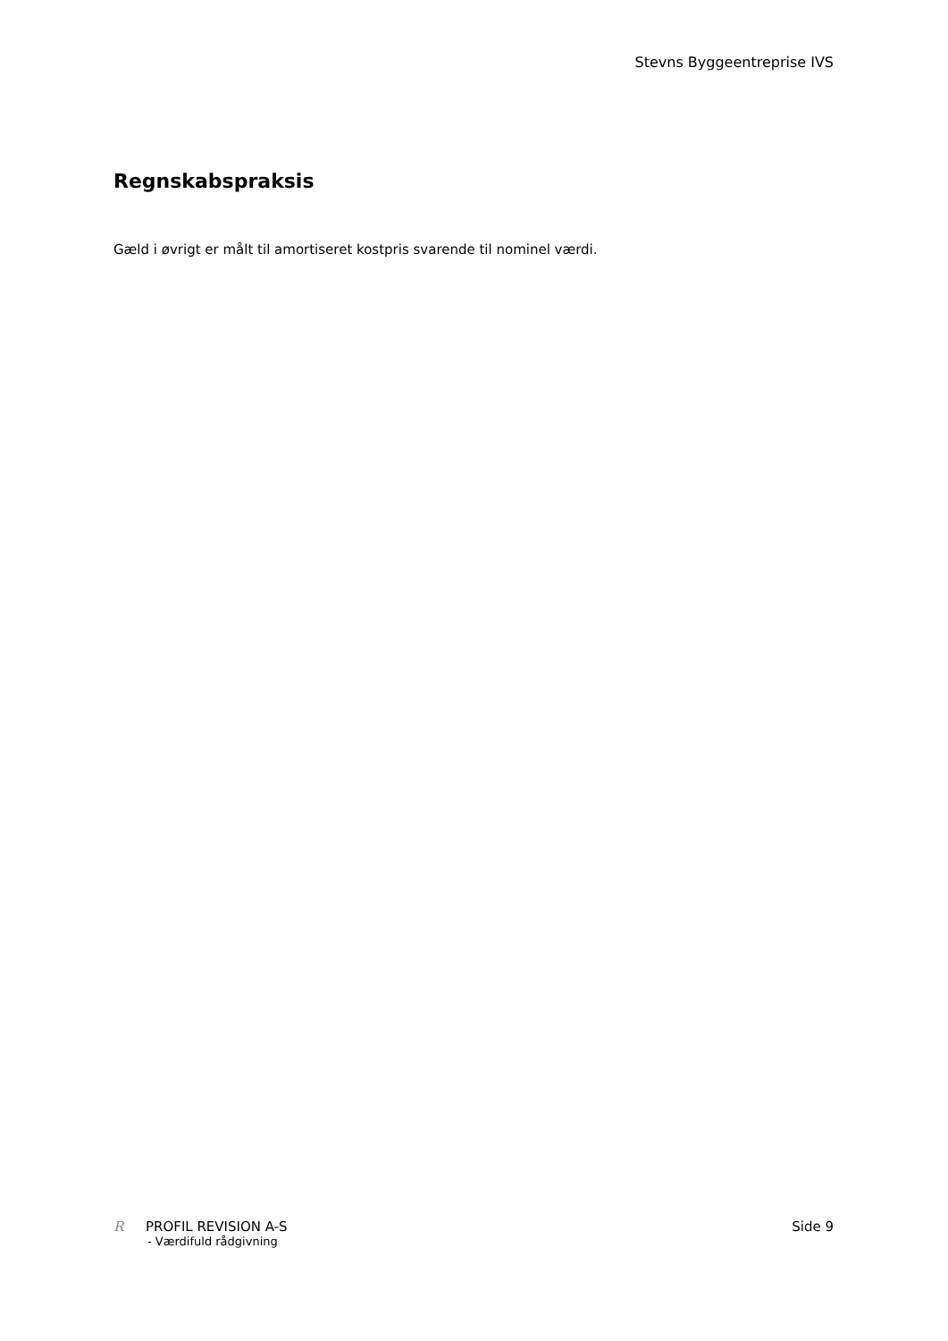Stevns Byggeentreprise IVS
Regnskabspraksis
Gæld i øvrigt er målt til amortiseret kostpris svarende til nominel værdi.
R PROFIL REVISION A-S
- Værdifuld rådgivning
Side 9